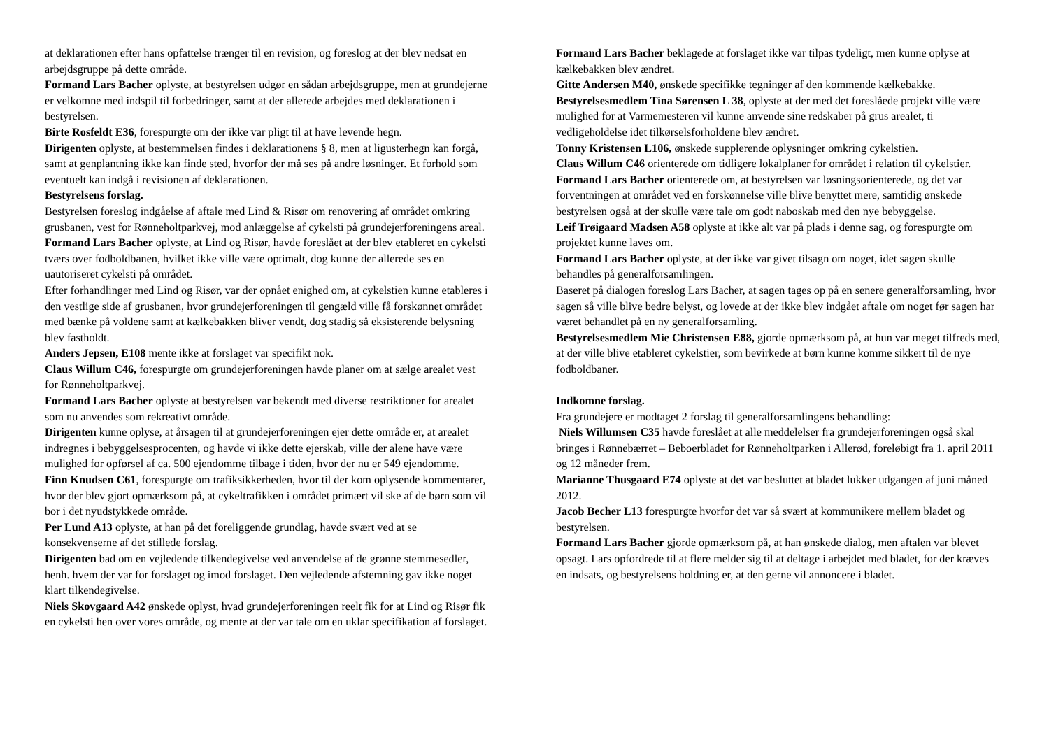at deklarationen efter hans opfattelse trænger til en revision, og foreslog at der blev nedsat en arbejdsgruppe på dette område.
Formand Lars Bacher oplyste, at bestyrelsen udgør en sådan arbejdsgruppe, men at grundejerne er velkomne med indspil til forbedringer, samt at der allerede arbejdes med deklarationen i bestyrelsen.
Birte Rosfeldt E36, forespurgte om der ikke var pligt til at have levende hegn.
Dirigenten oplyste, at bestemmelsen findes i deklarationens § 8, men at ligusterhegn kan forgå, samt at genplantning ikke kan finde sted, hvorfor der må ses på andre løsninger. Et forhold som eventuelt kan indgå i revisionen af deklarationen.
Bestyrelsens forslag.
Bestyrelsen foreslog indgåelse af aftale med Lind & Risør om renovering af området omkring grusbanen, vest for Rønneholtparkvej, mod anlæggelse af cykelsti på grundejerforeningens areal.
Formand Lars Bacher oplyste, at Lind og Risør, havde foreslået at der blev etableret en cykelsti tværs over fodboldbanen, hvilket ikke ville være optimalt, dog kunne der allerede ses en uautoriseret cykelsti på området.
Efter forhandlinger med Lind og Risør, var der opnået enighed om, at cykelstien kunne etableres i den vestlige side af grusbanen, hvor grundejerforeningen til gengæld ville få forskønnet området med bænke på voldene samt at kælkebakken bliver vendt, dog stadig så eksisterende belysning blev fastholdt.
Anders Jepsen, E108 mente ikke at forslaget var specifikt nok.
Claus Willum C46, forespurgte om grundejerforeningen havde planer om at sælge arealet vest for Rønneholtparkvej.
Formand Lars Bacher oplyste at bestyrelsen var bekendt med diverse restriktioner for arealet som nu anvendes som rekreativt område.
Dirigenten kunne oplyse, at årsagen til at grundejerforeningen ejer dette område er, at arealet indregnes i bebyggelsesprocenten, og havde vi ikke dette ejerskab, ville der alene have være mulighed for opførsel af ca. 500 ejendomme tilbage i tiden, hvor der nu er 549 ejendomme.
Finn Knudsen C61, forespurgte om trafiksikkerheden, hvor til der kom oplysende kommentarer, hvor der blev gjort opmærksom på, at cykeltrafikken i området primært vil ske af de børn som vil bor i det nyudstykkede område.
Per Lund A13 oplyste, at han på det foreliggende grundlag, havde svært ved at se konsekvenserne af det stillede forslag.
Dirigenten bad om en vejledende tilkendegivelse ved anvendelse af de grønne stemmesedler, henh. hvem der var for forslaget og imod forslaget. Den vejledende afstemning gav ikke noget klart tilkendegivelse.
Niels Skovgaard A42 ønskede oplyst, hvad grundejerforeningen reelt fik for at Lind og Risør fik en cykelsti hen over vores område, og mente at der var tale om en uklar specifikation af forslaget.
Formand Lars Bacher beklagede at forslaget ikke var tilpas tydeligt, men kunne oplyse at kælkebakken blev ændret.
Gitte Andersen M40, ønskede specifikke tegninger af den kommende kælkebakke.
Bestyrelsesmedlem Tina Sørensen L 38, oplyste at der med det foreslåede projekt ville være mulighed for at Varmemesteren vil kunne anvende sine redskaber på grus arealet, ti vedligeholdelse idet tilkørselsforholdene blev ændret.
Tonny Kristensen L106, ønskede supplerende oplysninger omkring cykelstien.
Claus Willum C46 orienterede om tidligere lokalplaner for området i relation til cykelstier.
Formand Lars Bacher orienterede om, at bestyrelsen var løsningsorienterede, og det var forventningen at området ved en forskønnelse ville blive benyttet mere, samtidig ønskede bestyrelsen også at der skulle være tale om godt naboskab med den nye bebyggelse.
Leif Trøigaard Madsen A58 oplyste at ikke alt var på plads i denne sag, og forespurgte om projektet kunne laves om.
Formand Lars Bacher oplyste, at der ikke var givet tilsagn om noget, idet sagen skulle behandles på generalforsamlingen.
Baseret på dialogen foreslog Lars Bacher, at sagen tages op på en senere generalforsamling, hvor sagen så ville blive bedre belyst, og lovede at der ikke blev indgået aftale om noget før sagen har været behandlet på en ny generalforsamling.
Bestyrelsesmedlem Mie Christensen E88, gjorde opmærksom på, at hun var meget tilfreds med, at der ville blive etableret cykelstier, som bevirkede at børn kunne komme sikkert til de nye fodboldbaner.
Indkomne forslag.
Fra grundejere er modtaget 2 forslag til generalforsamlingens behandling:
Niels Willumsen C35 havde foreslået at alle meddelelser fra grundejerforeningen også skal bringes i Rønnebærret – Beboerbladet for Rønneholtparken i Allerød, foreløbigt fra 1. april 2011 og 12 måneder frem.
Marianne Thusgaard E74 oplyste at det var besluttet at bladet lukker udgangen af juni måned 2012.
Jacob Becher L13 forespurgte hvorfor det var så svært at kommunikere mellem bladet og bestyrelsen.
Formand Lars Bacher gjorde opmærksom på, at han ønskede dialog, men aftalen var blevet opsagt. Lars opfordrede til at flere melder sig til at deltage i arbejdet med bladet, for der kræves en indsats, og bestyrelsens holdning er, at den gerne vil annoncere i bladet.